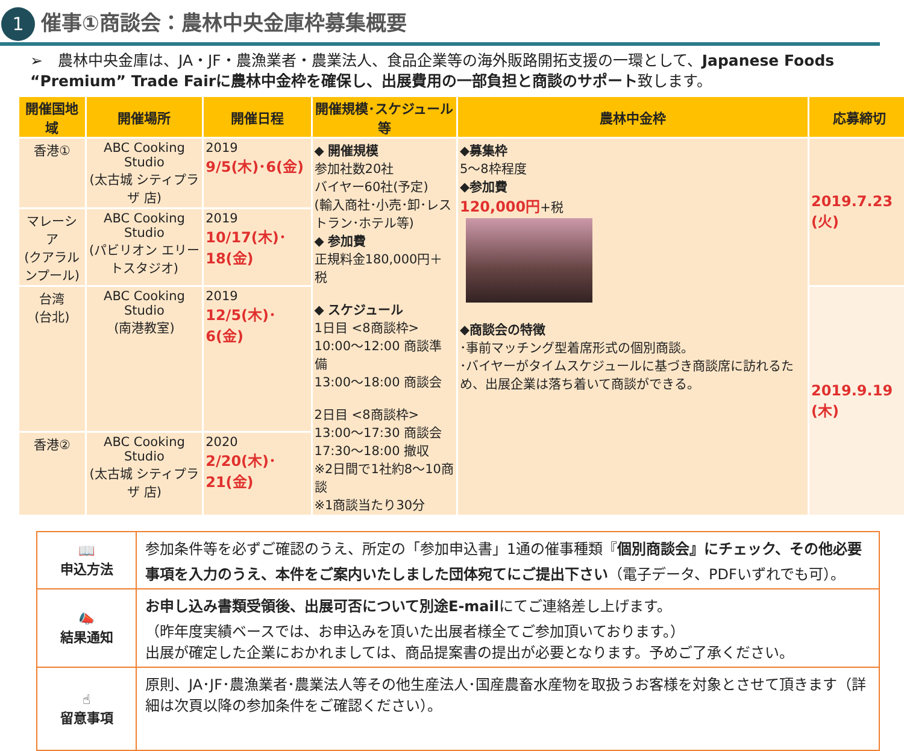1
催事①商談会：農林中央金庫枠募集概要
➢　農林中央金庫は、JA・JF・農漁業者・農業法人、食品企業等の海外販路開拓支援の一環として、Japanese Foods “Premium” Trade Fairに農林中金枠を確保し、出展費用の一部負担と商談のサポート致します。
| 開催国地域 | 開催場所 | 開催日程 | 開催規模･スケジュール等 | 農林中金枠 | 応募締切 |
| --- | --- | --- | --- | --- | --- |
| 香港① | ABC Cooking Studio (太古城 シティプラザ 店) | 2019 9/5(木)･6(金) | ◆ 開催規模 参加社数20社 バイヤー60社(予定) (輸入商社･小売･卸･レストラン･ホテル等) ◆ 参加費 正規料金180,000円＋税 ◆ スケジュール 1日目 <8商談枠> 10:00～12:00 商談準備 13:00～18:00 商談会 2日目 <8商談枠> 13:00～17:30 商談会 17:30～18:00 撤収 ※2日間で1社約8～10商談 ※1商談当たり30分 | ◆募集枠 5～8枠程度 ◆参加費 120,000円 +税 ◆商談会の特徴 ･事前マッチング型着席形式の個別商談。 ･バイヤーがタイムスケジュールに基づき商談席に訪れるため、出展企業は落ち着いて商談ができる。 | 2019.7.23 (火) |
| マレーシア (クアラルンプール) | ABC Cooking Studio (パビリオン エリートスタジオ) | 2019 10/17(木)･18(金) | | | |
| 台湾 (台北) | ABC Cooking Studio (南港教室) | 2019 12/5(木)･6(金) | | | 2019.9.19 (木) |
| 香港② | ABC Cooking Studio (太古城 シティプラザ 店) | 2020 2/20(木)･21(金) | | | |
| 📖 申込方法 | 参加条件等を必ずご確認のうえ、所定の「参加申込書」1通の催事種類『 個別商談会』にチェック、その他必要事項を入力のうえ、本件をご案内いたしました団体宛てにご提出下さい （電子データ、PDFいずれでも可）。 |
| 📣 結果通知 | お申し込み書類受領後、出展可否について別途E-mail にてご連絡差し上げます。 （昨年度実績ベースでは、お申込みを頂いた出展者様全てご参加頂いております。） 出展が確定した企業におかれましては、商品提案書の提出が必要となります。予めご了承ください。 |
| ☝ 留意事項 | 原則、JA･JF･農漁業者･農業法人等その他生産法人･国産農畜水産物を取扱うお客様を対象とさせて頂きます（詳細は次頁以降の参加条件をご確認ください）。 |